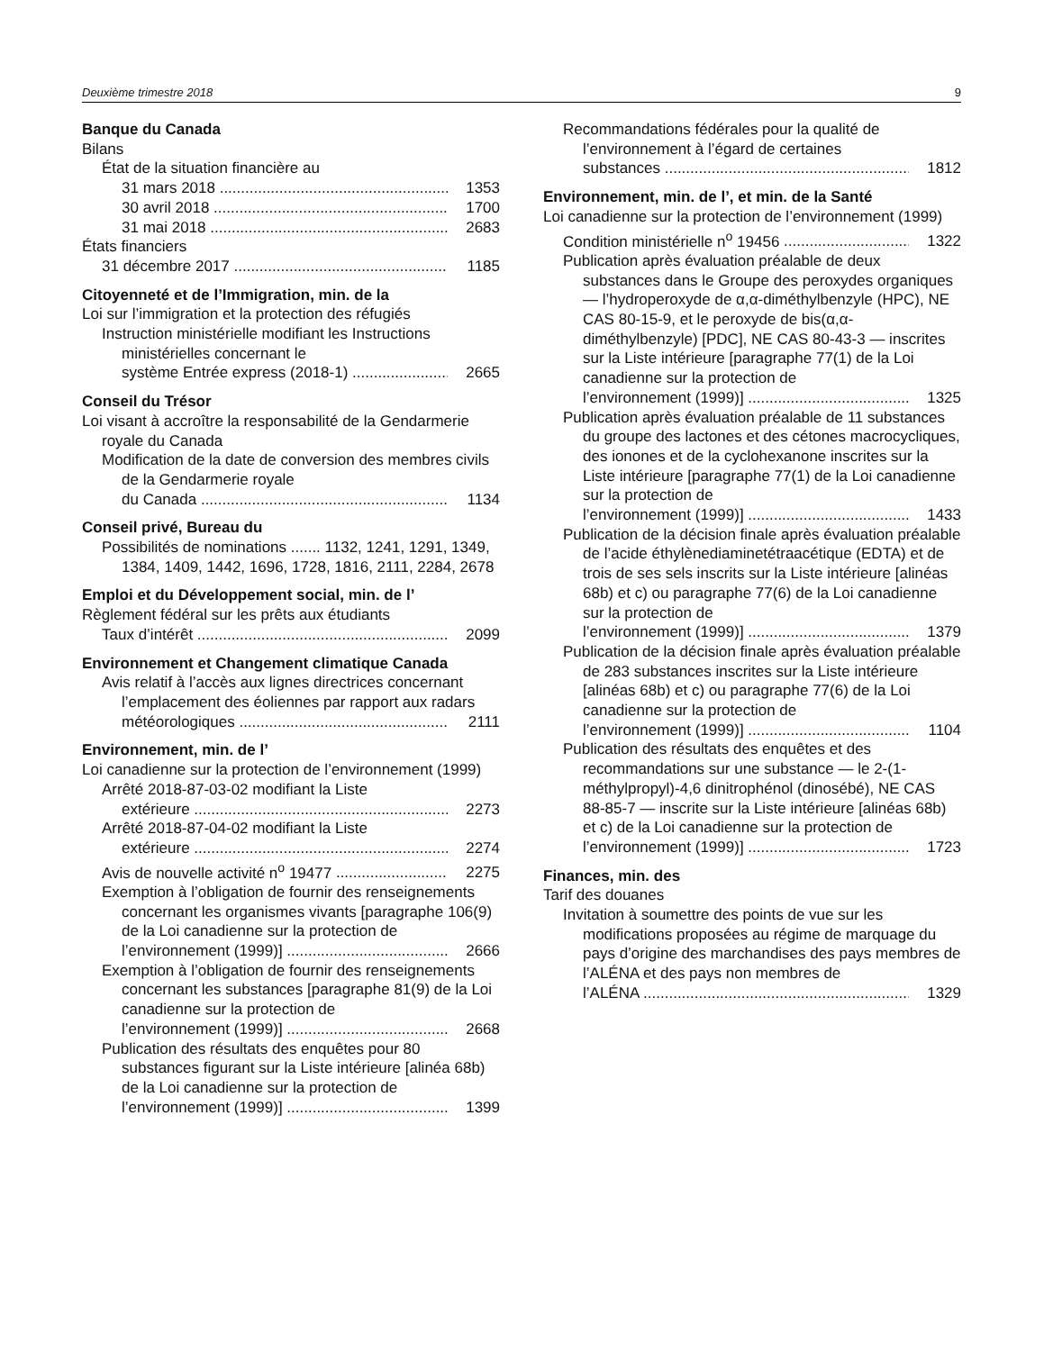Deuxième trimestre 2018 9
Banque du Canada
Bilans
État de la situation financière au
31 mars 2018 1353
30 avril 2018 1700
31 mai 2018 2683
États financiers
31 décembre 2017 1185
Citoyenneté et de l’Immigration, min. de la
Loi sur l’immigration et la protection des réfugiés
Instruction ministérielle modifiant les Instructions ministérielles concernant le
système Entrée express (2018-1) 2665
Conseil du Trésor
Loi visant à accroître la responsabilité de la Gendarmerie royale du Canada
Modification de la date de conversion des membres civils de la Gendarmerie royale
du Canada 1134
Conseil privé, Bureau du
Possibilités de nominations ....... 1132, 1241, 1291, 1349, 1384, 1409, 1442, 1696, 1728, 1816, 2111, 2284, 2678
Emploi et du Développement social, min. de l’
Règlement fédéral sur les prêts aux étudiants
Taux d’intérêt 2099
Environnement et Changement climatique Canada
Avis relatif à l’accès aux lignes directrices concernant l’emplacement des éoliennes par rapport aux radars
météorologiques 2111
Environnement, min. de l’
Loi canadienne sur la protection de l’environnement (1999)
Arrêté 2018-87-03-02 modifiant la Liste
extérieure 2273
Arrêté 2018-87-04-02 modifiant la Liste
extérieure 2274
Avis de nouvelle activité n<sup>o</sup> 19477 2275
Exemption à l’obligation de fournir des renseignements concernant les organismes vivants [paragraphe 106(9) de la Loi canadienne sur la protection de
l’environnement (1999)] 2666
Exemption à l’obligation de fournir des renseignements concernant les substances [paragraphe 81(9) de la Loi canadienne sur la protection de
l’environnement (1999)] 2668
Publication des résultats des enquêtes pour 80 substances figurant sur la Liste intérieure [alinéa 68b) de la Loi canadienne sur la protection de
l’environnement (1999)] 1399
Recommandations fédérales pour la qualité de l’environnement à l’égard de certaines
substances 1812
Environnement, min. de l’, et min. de la Santé
Loi canadienne sur la protection de l’environnement (1999)
Condition ministérielle n<sup>o</sup> 19456 1322
Publication après évaluation préalable de deux substances dans le Groupe des peroxydes organiques — l’hydroperoxyde de α,α-diméthylbenzyle (HPC), NE CAS 80-15-9, et le peroxyde de bis(α,α-diméthylbenzyle) [PDC], NE CAS 80-43-3 — inscrites sur la Liste intérieure [paragraphe 77(1) de la Loi canadienne sur la protection de
l’environnement (1999)] 1325
Publication après évaluation préalable de 11 substances du groupe des lactones et des cétones macrocycliques, des ionones et de la cyclohexanone inscrites sur la Liste intérieure [paragraphe 77(1) de la Loi canadienne sur la protection de
l’environnement (1999)] 1433
Publication de la décision finale après évaluation préalable de l’acide éthylènediaminetétraacétique (EDTA) et de trois de ses sels inscrits sur la Liste intérieure [alinéas 68b) et c) ou paragraphe 77(6) de la Loi canadienne sur la protection de
l’environnement (1999)] 1379
Publication de la décision finale après évaluation préalable de 283 substances inscrites sur la Liste intérieure [alinéas 68b) et c) ou paragraphe 77(6) de la Loi canadienne sur la protection de
l’environnement (1999)] 1104
Publication des résultats des enquêtes et des recommandations sur une substance — le 2-(1-méthylpropyl)-4,6 dinitrophénol (dinosébé), NE CAS 88-85-7 — inscrite sur la Liste intérieure [alinéas 68b) et c) de la Loi canadienne sur la protection de
l’environnement (1999)] 1723
Finances, min. des
Tarif des douanes
Invitation à soumettre des points de vue sur les modifications proposées au régime de marquage du pays d’origine des marchandises des pays membres de l’ALÉNA et des pays non membres de
l’ALÉNA 1329